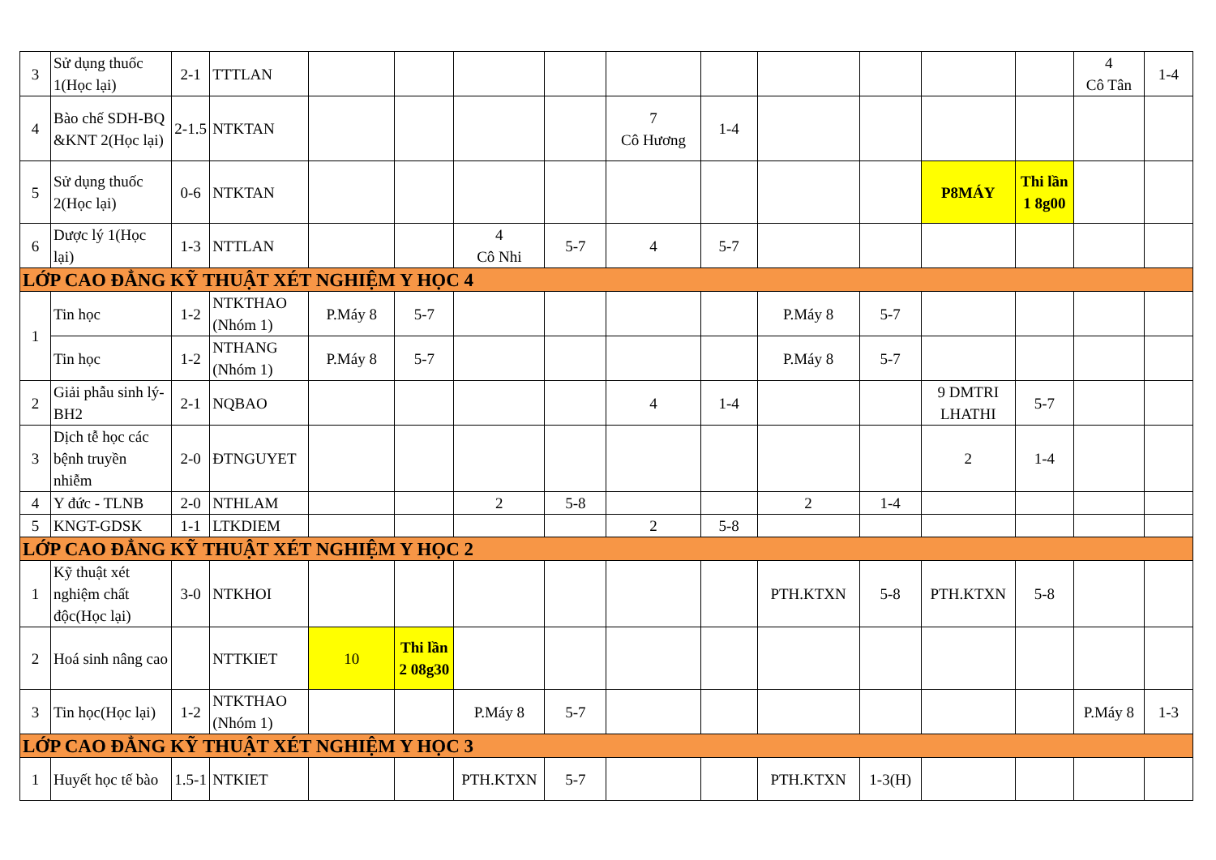| 3 | Sử dụng thuốc 1(Học lại) | 2-1 | TTTLAN | | | | | | | | | | | 4 Cô Tân | 1-4 |
| 4 | Bào chế SDH-BQ &KNT 2(Học lại) | 2-1.5 | NTKTAN | | | | | 7 Cô Hương | 1-4 | | | | | | |
| 5 | Sử dụng thuốc 2(Học lại) | 0-6 | NTKTAN | | | | | | | | | P8MÁY | Thi lần 1 8g00 | | |
| 6 | Dược lý 1(Học lại) | 1-3 | NTTLAN | | | 4 Cô Nhi | 5-7 | 4 | 5-7 | | | | | | |
| LỚP CAO ĐẲNG KỸ THUẬT XÉT NGHIỆM Y HỌC 4 | | | | | | | | | | | | | | | |
| 1 | Tin học | 1-2 | NTKTHAO (Nhóm 1) | P.Máy 8 | 5-7 | | | | | P.Máy 8 | 5-7 | | | | |
| | Tin học | 1-2 | NTHANG (Nhóm 1) | P.Máy 8 | 5-7 | | | | | P.Máy 8 | 5-7 | | | | |
| 2 | Giải phẫu sinh lý-BH2 | 2-1 | NQBAO | | | | | 4 | 1-4 | | | 9 DMTRI LHATHI | 5-7 | | |
| 3 | Dịch tễ học các bệnh truyền nhiễm | 2-0 | ĐTNGUYET | | | | | | | | | 2 | 1-4 | | |
| 4 | Y đức - TLNB | 2-0 | NTHLAM | | | 2 | 5-8 | | | 2 | 1-4 | | | | |
| 5 | KNGT-GDSK | 1-1 | LTKDIEM | | | | | 2 | 5-8 | | | | | | |
| LỚP CAO ĐẲNG KỸ THUẬT XÉT NGHIỆM Y HỌC 2 | | | | | | | | | | | | | | | |
| 1 | Kỹ thuật xét nghiệm chất độc(Học lại) | 3-0 | NTKHOI | | | | | | | PTH.KTXN | 5-8 | PTH.KTXN | 5-8 | | |
| 2 | Hoá sinh nâng cao | | NTTKIET | 10 | Thi lần 2 08g30 | | | | | | | | | | |
| 3 | Tin học(Học lại) | 1-2 | NTKTHAO (Nhóm 1) | | | P.Máy 8 | 5-7 | | | | | | | P.Máy 8 | 1-3 |
| LỚP CAO ĐẲNG KỸ THUẬT XÉT NGHIỆM Y HỌC 3 | | | | | | | | | | | | | | | |
| 1 | Huyết học tế bào | 1.5-1 | NTKIET | | | PTH.KTXN | 5-7 | | | PTH.KTXN | 1-3(H) | | | | |